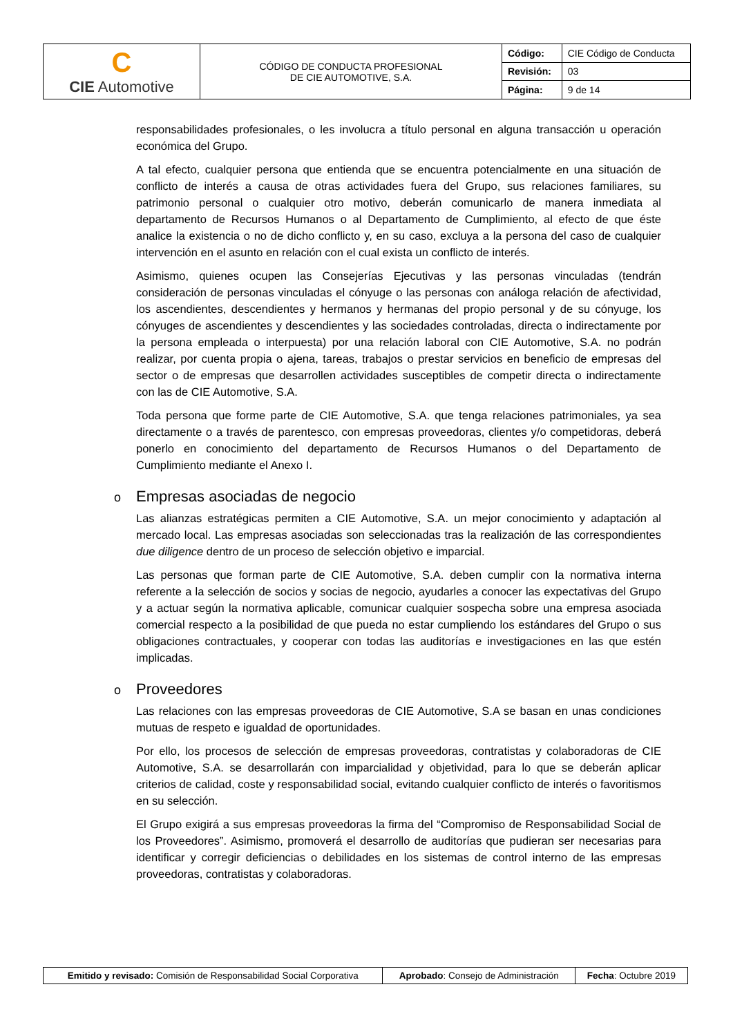| C CIE Automotive | CÓDIGO DE CONDUCTA PROFESIONAL DE CIE AUTOMOTIVE, S.A. | Código: | CIE Código de Conducta |
| | | Revisión: | 03 |
| | | Página: | 9 de 14 |
responsabilidades profesionales, o les involucra a título personal en alguna transacción u operación económica del Grupo.
A tal efecto, cualquier persona que entienda que se encuentra potencialmente en una situación de conflicto de interés a causa de otras actividades fuera del Grupo, sus relaciones familiares, su patrimonio personal o cualquier otro motivo, deberán comunicarlo de manera inmediata al departamento de Recursos Humanos o al Departamento de Cumplimiento, al efecto de que éste analice la existencia o no de dicho conflicto y, en su caso, excluya a la persona del caso de cualquier intervención en el asunto en relación con el cual exista un conflicto de interés.
Asimismo, quienes ocupen las Consejerías Ejecutivas y las personas vinculadas (tendrán consideración de personas vinculadas el cónyuge o las personas con análoga relación de afectividad, los ascendientes, descendientes y hermanos y hermanas del propio personal y de su cónyuge, los cónyuges de ascendientes y descendientes y las sociedades controladas, directa o indirectamente por la persona empleada o interpuesta) por una relación laboral con CIE Automotive, S.A. no podrán realizar, por cuenta propia o ajena, tareas, trabajos o prestar servicios en beneficio de empresas del sector o de empresas que desarrollen actividades susceptibles de competir directa o indirectamente con las de CIE Automotive, S.A.
Toda persona que forme parte de CIE Automotive, S.A. que tenga relaciones patrimoniales, ya sea directamente o a través de parentesco, con empresas proveedoras, clientes y/o competidoras, deberá ponerlo en conocimiento del departamento de Recursos Humanos o del Departamento de Cumplimiento mediante el Anexo I.
o Empresas asociadas de negocio
Las alianzas estratégicas permiten a CIE Automotive, S.A. un mejor conocimiento y adaptación al mercado local. Las empresas asociadas son seleccionadas tras la realización de las correspondientes due diligence dentro de un proceso de selección objetivo e imparcial.
Las personas que forman parte de CIE Automotive, S.A. deben cumplir con la normativa interna referente a la selección de socios y socias de negocio, ayudarles a conocer las expectativas del Grupo y a actuar según la normativa aplicable, comunicar cualquier sospecha sobre una empresa asociada comercial respecto a la posibilidad de que pueda no estar cumpliendo los estándares del Grupo o sus obligaciones contractuales, y cooperar con todas las auditorías e investigaciones en las que estén implicadas.
o Proveedores
Las relaciones con las empresas proveedoras de CIE Automotive, S.A se basan en unas condiciones mutuas de respeto e igualdad de oportunidades.
Por ello, los procesos de selección de empresas proveedoras, contratistas y colaboradoras de CIE Automotive, S.A. se desarrollarán con imparcialidad y objetividad, para lo que se deberán aplicar criterios de calidad, coste y responsabilidad social, evitando cualquier conflicto de interés o favoritismos en su selección.
El Grupo exigirá a sus empresas proveedoras la firma del “Compromiso de Responsabilidad Social de los Proveedores”. Asimismo, promoverá el desarrollo de auditorías que pudieran ser necesarias para identificar y corregir deficiencias o debilidades en los sistemas de control interno de las empresas proveedoras, contratistas y colaboradoras.
| Emitido y revisado: Comisión de Responsabilidad Social Corporativa | Aprobado : Consejo de Administración | Fecha : Octubre 2019 |